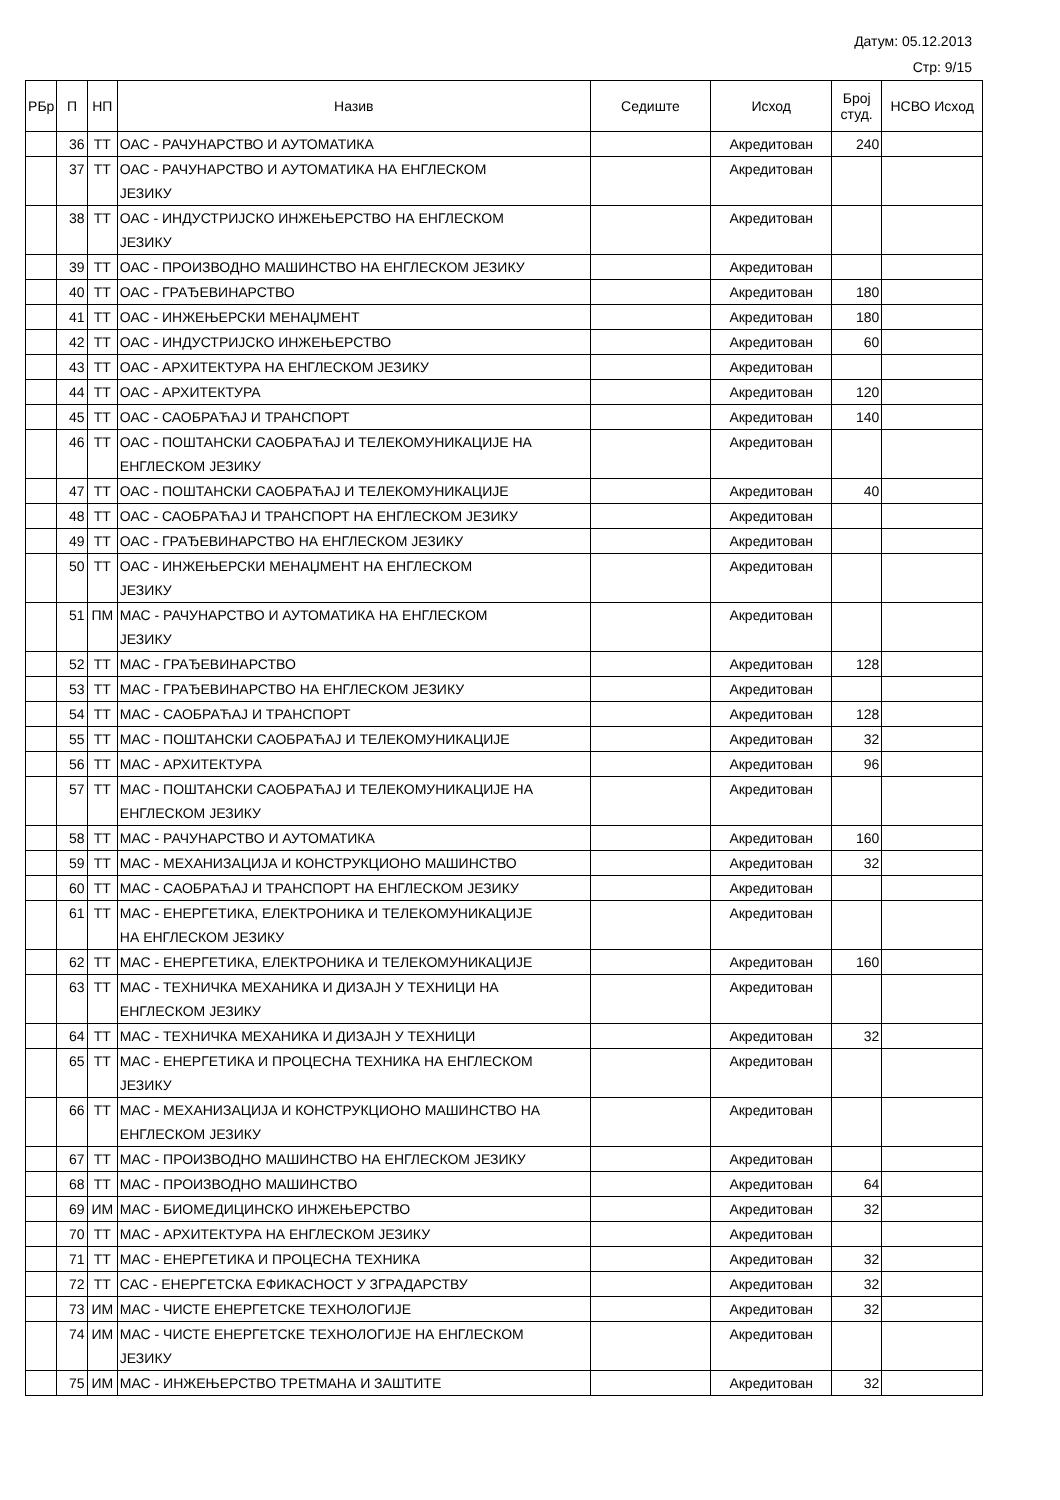Датум: 05.12.2013
Стр: 9/15
| РБр | П | НП | Назив | Седиште | Исход | Број студ. | НСВО Исход |
| --- | --- | --- | --- | --- | --- | --- | --- |
| | 36 | ТТ | ОАС - РАЧУНАРСТВО И АУТОМАТИКА | | Акредитован | 240 | |
| | 37 | ТТ | ОАС - РАЧУНАРСТВО И АУТОМАТИКА НА ЕНГЛЕСКОМ ЈЕЗИКУ | | Акредитован | | |
| | 38 | ТТ | ОАС - ИНДУСТРИЈСКО ИНЖЕЊЕРСТВО НА ЕНГЛЕСКОМ ЈЕЗИКУ | | Акредитован | | |
| | 39 | ТТ | ОАС - ПРОИЗВОДНО МАШИНСТВО НА ЕНГЛЕСКОМ ЈЕЗИКУ | | Акредитован | | |
| | 40 | ТТ | ОАС - ГРАЂЕВИНАРСТВО | | Акредитован | 180 | |
| | 41 | ТТ | ОАС - ИНЖЕЊЕРСКИ МЕНАЏМЕНТ | | Акредитован | 180 | |
| | 42 | ТТ | ОАС - ИНДУСТРИЈСКО ИНЖЕЊЕРСТВО | | Акредитован | 60 | |
| | 43 | ТТ | ОАС - АРХИТЕКТУРА НА ЕНГЛЕСКОМ ЈЕЗИКУ | | Акредитован | | |
| | 44 | ТТ | ОАС - АРХИТЕКТУРА | | Акредитован | 120 | |
| | 45 | ТТ | ОАС - САОБРАЋАЈ И ТРАНСПОРТ | | Акредитован | 140 | |
| | 46 | ТТ | ОАС - ПОШТАНСКИ САОБРАЋАЈ И ТЕЛЕКОМУНИКАЦИЈЕ НА ЕНГЛЕСКОМ ЈЕЗИКУ | | Акредитован | | |
| | 47 | ТТ | ОАС - ПОШТАНСКИ САОБРАЋАЈ И ТЕЛЕКОМУНИКАЦИЈЕ | | Акредитован | 40 | |
| | 48 | ТТ | ОАС - САОБРАЋАЈ И ТРАНСПОРТ НА ЕНГЛЕСКОМ ЈЕЗИКУ | | Акредитован | | |
| | 49 | ТТ | ОАС - ГРАЂЕВИНАРСТВО НА ЕНГЛЕСКОМ ЈЕЗИКУ | | Акредитован | | |
| | 50 | ТТ | ОАС - ИНЖЕЊЕРСКИ МЕНАЏМЕНТ НА ЕНГЛЕСКОМ ЈЕЗИКУ | | Акредитован | | |
| | 51 | ПМ | МАС - РАЧУНАРСТВО И АУТОМАТИКА НА ЕНГЛЕСКОМ ЈЕЗИКУ | | Акредитован | | |
| | 52 | ТТ | МАС - ГРАЂЕВИНАРСТВО | | Акредитован | 128 | |
| | 53 | ТТ | МАС - ГРАЂЕВИНАРСТВО НА ЕНГЛЕСКОМ ЈЕЗИКУ | | Акредитован | | |
| | 54 | ТТ | МАС - САОБРАЋАЈ И ТРАНСПОРТ | | Акредитован | 128 | |
| | 55 | ТТ | МАС - ПОШТАНСКИ САОБРАЋАЈ И ТЕЛЕКОМУНИКАЦИЈЕ | | Акредитован | 32 | |
| | 56 | ТТ | МАС - АРХИТЕКТУРА | | Акредитован | 96 | |
| | 57 | ТТ | МАС - ПОШТАНСКИ САОБРАЋАЈ И ТЕЛЕКОМУНИКАЦИЈЕ НА ЕНГЛЕСКОМ ЈЕЗИКУ | | Акредитован | | |
| | 58 | ТТ | МАС - РАЧУНАРСТВО И АУТОМАТИКА | | Акредитован | 160 | |
| | 59 | ТТ | МАС - МЕХАНИЗАЦИЈА И КОНСТРУКЦИОНО МАШИНСТВО | | Акредитован | 32 | |
| | 60 | ТТ | МАС - САОБРАЋАЈ И ТРАНСПОРТ НА ЕНГЛЕСКОМ ЈЕЗИКУ | | Акредитован | | |
| | 61 | ТТ | МАС - ЕНЕРГЕТИКА, ЕЛЕКТРОНИКА И ТЕЛЕКОМУНИКАЦИЈЕ НА ЕНГЛЕСКОМ ЈЕЗИКУ | | Акредитован | | |
| | 62 | ТТ | МАС - ЕНЕРГЕТИКА, ЕЛЕКТРОНИКА И ТЕЛЕКОМУНИКАЦИЈЕ | | Акредитован | 160 | |
| | 63 | ТТ | МАС - ТЕХНИЧКА МЕХАНИКА И ДИЗАЈН У ТЕХНИЦИ НА ЕНГЛЕСКОМ ЈЕЗИКУ | | Акредитован | | |
| | 64 | ТТ | МАС - ТЕХНИЧКА МЕХАНИКА И ДИЗАЈН У ТЕХНИЦИ | | Акредитован | 32 | |
| | 65 | ТТ | МАС - ЕНЕРГЕТИКА И ПРОЦЕСНА ТЕХНИКА НА ЕНГЛЕСКОМ ЈЕЗИКУ | | Акредитован | | |
| | 66 | ТТ | МАС - МЕХАНИЗАЦИЈА И КОНСТРУКЦИОНО МАШИНСТВО НА ЕНГЛЕСКОМ ЈЕЗИКУ | | Акредитован | | |
| | 67 | ТТ | МАС - ПРОИЗВОДНО МАШИНСТВО НА ЕНГЛЕСКОМ ЈЕЗИКУ | | Акредитован | | |
| | 68 | ТТ | МАС - ПРОИЗВОДНО МАШИНСТВО | | Акредитован | 64 | |
| | 69 | ИМ | МАС - БИОМЕДИЦИНСКО ИНЖЕЊЕРСТВО | | Акредитован | 32 | |
| | 70 | ТТ | МАС - АРХИТЕКТУРА НА ЕНГЛЕСКОМ ЈЕЗИКУ | | Акредитован | | |
| | 71 | ТТ | МАС - ЕНЕРГЕТИКА И ПРОЦЕСНА ТЕХНИКА | | Акредитован | 32 | |
| | 72 | ТТ | САС - ЕНЕРГЕТСКА ЕФИКАСНОСТ У ЗГРАДАРСТВУ | | Акредитован | 32 | |
| | 73 | ИМ | МАС - ЧИСТЕ ЕНЕРГЕТСКЕ ТЕХНОЛОГИЈЕ | | Акредитован | 32 | |
| | 74 | ИМ | МАС - ЧИСТЕ ЕНЕРГЕТСКЕ ТЕХНОЛОГИЈЕ НА ЕНГЛЕСКОМ ЈЕЗИКУ | | Акредитован | | |
| | 75 | ИМ | МАС - ИНЖЕЊЕРСТВО ТРЕТМАНА И ЗАШТИТЕ | | Акредитован | 32 | |